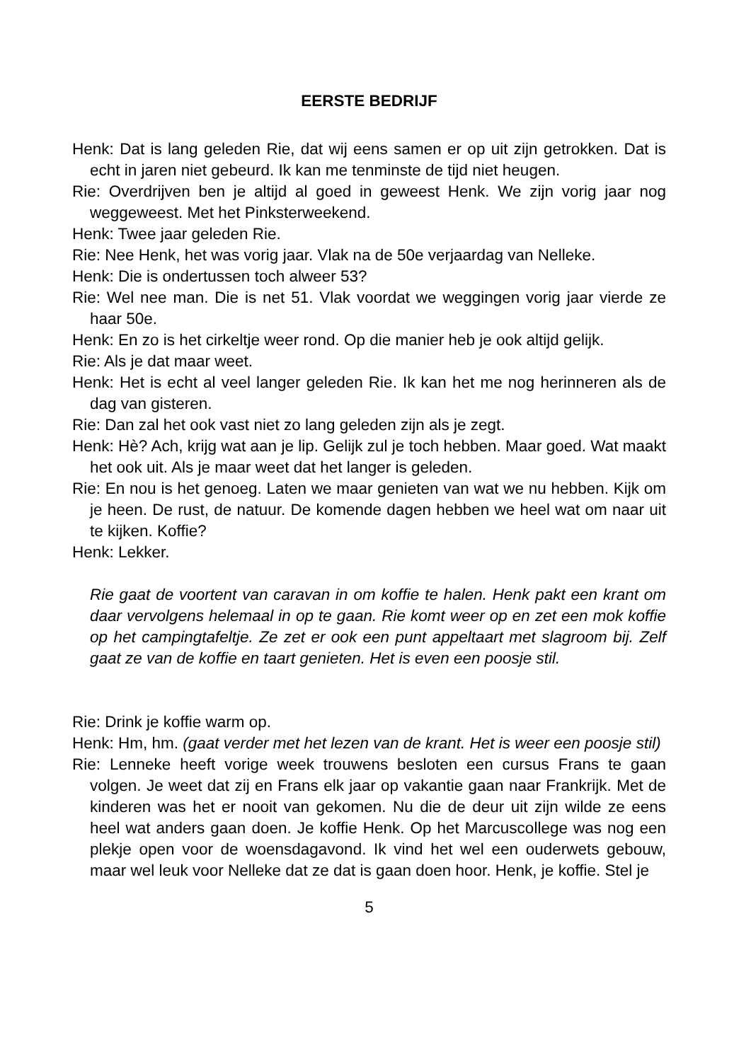EERSTE BEDRIJF
Henk: Dat is lang geleden Rie, dat wij eens samen er op uit zijn getrokken. Dat is echt in jaren niet gebeurd. Ik kan me tenminste de tijd niet heugen.
Rie: Overdrijven ben je altijd al goed in geweest Henk. We zijn vorig jaar nog weggeweest. Met het Pinksterweekend.
Henk: Twee jaar geleden Rie.
Rie: Nee Henk, het was vorig jaar. Vlak na de 50e verjaardag van Nelleke.
Henk: Die is ondertussen toch alweer 53?
Rie: Wel nee man. Die is net 51. Vlak voordat we weggingen vorig jaar vierde ze haar 50e.
Henk: En zo is het cirkeltje weer rond. Op die manier heb je ook altijd gelijk.
Rie: Als je dat maar weet.
Henk: Het is echt al veel langer geleden Rie. Ik kan het me nog herinneren als de dag van gisteren.
Rie: Dan zal het ook vast niet zo lang geleden zijn als je zegt.
Henk: Hè? Ach, krijg wat aan je lip. Gelijk zul je toch hebben. Maar goed. Wat maakt het ook uit. Als je maar weet dat het langer is geleden.
Rie: En nou is het genoeg. Laten we maar genieten van wat we nu hebben. Kijk om je heen. De rust, de natuur. De komende dagen hebben we heel wat om naar uit te kijken. Koffie?
Henk: Lekker.
Rie gaat de voortent van caravan in om koffie te halen. Henk pakt een krant om daar vervolgens helemaal in op te gaan. Rie komt weer op en zet een mok koffie op het campingtafeltje. Ze zet er ook een punt appeltaart met slagroom bij. Zelf gaat ze van de koffie en taart genieten. Het is even een poosje stil.
Rie: Drink je koffie warm op.
Henk: Hm, hm. (gaat verder met het lezen van de krant. Het is weer een poosje stil)
Rie: Lenneke heeft vorige week trouwens besloten een cursus Frans te gaan volgen. Je weet dat zij en Frans elk jaar op vakantie gaan naar Frankrijk. Met de kinderen was het er nooit van gekomen. Nu die de deur uit zijn wilde ze eens heel wat anders gaan doen. Je koffie Henk. Op het Marcuscollege was nog een plekje open voor de woensdagavond. Ik vind het wel een ouderwets gebouw, maar wel leuk voor Nelleke dat ze dat is gaan doen hoor. Henk, je koffie. Stel je
5